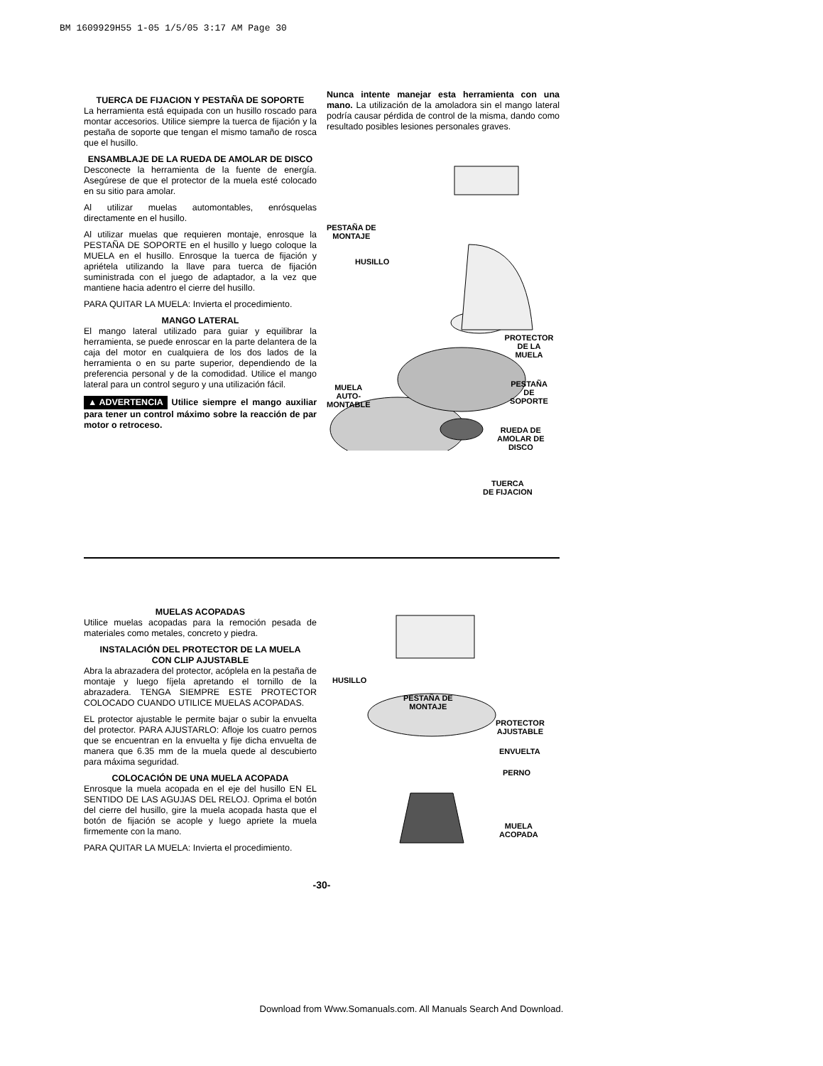BM 1609929H55 1-05 1/5/05 3:17 AM Page 30
TUERCA DE FIJACION Y PESTAÑA DE SOPORTE
La herramienta está equipada con un husillo roscado para montar accesorios. Utilice siempre la tuerca de fijación y la pestaña de soporte que tengan el mismo tamaño de rosca que el husillo.
ENSAMBLAJE DE LA RUEDA DE AMOLAR DE DISCO
Desconecte la herramienta de la fuente de energía. Asegúrese de que el protector de la muela esté colocado en su sitio para amolar.
Al utilizar muelas automontables, enrósquelas directamente en el husillo.
Al utilizar muelas que requieren montaje, enrosque la PESTAÑA DE SOPORTE en el husillo y luego coloque la MUELA en el husillo. Enrosque la tuerca de fijación y apriétela utilizando la llave para tuerca de fijación suministrada con el juego de adaptador, a la vez que mantiene hacia adentro el cierre del husillo.
PARA QUITAR LA MUELA: Invierta el procedimiento.
MANGO LATERAL
El mango lateral utilizado para guiar y equilibrar la herramienta, se puede enroscar en la parte delantera de la caja del motor en cualquiera de los dos lados de la herramienta o en su parte superior, dependiendo de la preferencia personal y de la comodidad. Utilice el mango lateral para un control seguro y una utilización fácil.
▲ ADVERTENCIA Utilice siempre el mango auxiliar para tener un control máximo sobre la reacción de par motor o retroceso.
Nunca intente manejar esta herramienta con una mano. La utilización de la amoladora sin el mango lateral podría causar pérdida de control de la misma, dando como resultado posibles lesiones personales graves.
PESTAÑA DE
MONTAJE
HUSILLO
PROTECTOR
DE LA MUELA
PESTAÑA
DE SOPORTE
MUELA
AUTO-
MONTABLE
RUEDA DE
AMOLAR DE
DISCO
TUERCA
DE FIJACION
MUELAS ACOPADAS
Utilice muelas acopadas para la remoción pesada de materiales como metales, concreto y piedra.
INSTALACIÓN DEL PROTECTOR DE LA MUELA
CON CLIP AJUSTABLE
Abra la abrazadera del protector, acóplela en la pestaña de montaje y luego fíjela apretando el tornillo de la abrazadera. TENGA SIEMPRE ESTE PROTECTOR COLOCADO CUANDO UTILICE MUELAS ACOPADAS.
EL protector ajustable le permite bajar o subir la envuelta del protector. PARA AJUSTARLO: Afloje los cuatro pernos que se encuentran en la envuelta y fije dicha envuelta de manera que 6.35 mm de la muela quede al descubierto para máxima seguridad.
COLOCACIÓN DE UNA MUELA ACOPADA
Enrosque la muela acopada en el eje del husillo EN EL SENTIDO DE LAS AGUJAS DEL RELOJ. Oprima el botón del cierre del husillo, gire la muela acopada hasta que el botón de fijación se acople y luego apriete la muela firmemente con la mano.
PARA QUITAR LA MUELA: Invierta el procedimiento.
HUSILLO
PESTAÑA DE
MONTAJE
PROTECTOR
AJUSTABLE
ENVUELTA
PERNO
MUELA
ACOPADA
-30-
Download from Www.Somanuals.com. All Manuals Search And Download.